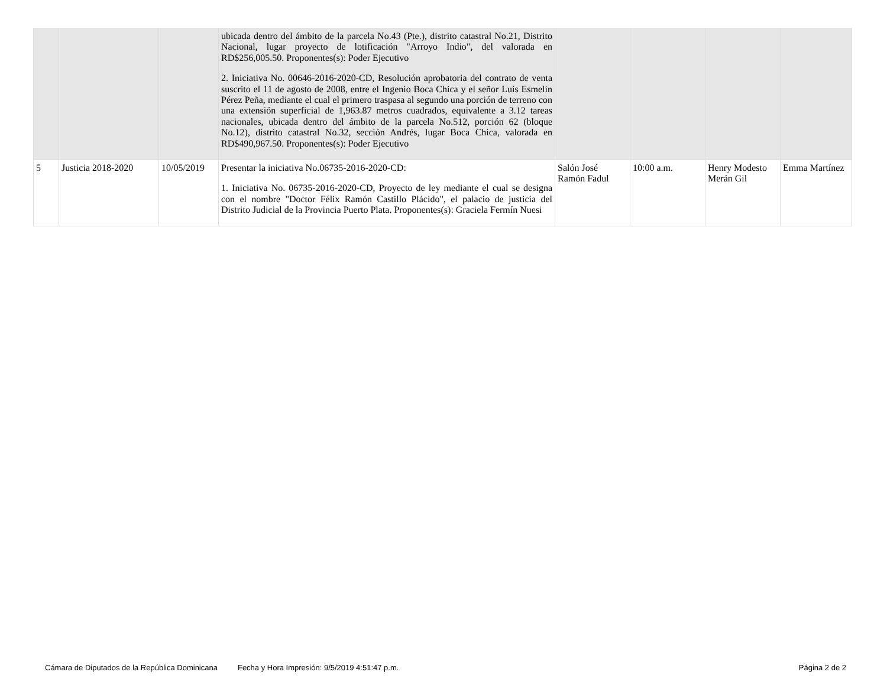| | | | ubicada dentro del ámbito de la parcela No.43 (Pte.), distrito catastral No.21, Distrito Nacional, lugar proyecto de lotificación "Arroyo Indio", del valorada en RD$256,005.50. Proponentes(s): Poder Ejecutivo 2. Iniciativa No. 00646-2016-2020-CD, Resolución aprobatoria del contrato de venta suscrito el 11 de agosto de 2008, entre el Ingenio Boca Chica y el señor Luis Esmelin Pérez Peña, mediante el cual el primero traspasa al segundo una porción de terreno con una extensión superficial de 1,963.87 metros cuadrados, equivalente a 3.12 tareas nacionales, ubicada dentro del ámbito de la parcela No.512, porción 62 (bloque No.12), distrito catastral No.32, sección Andrés, lugar Boca Chica, valorada en RD$490,967.50. Proponentes(s): Poder Ejecutivo | | | | |
| 5 | Justicia 2018-2020 | 10/05/2019 | Presentar la iniciativa No.06735-2016-2020-CD: 1. Iniciativa No. 06735-2016-2020-CD, Proyecto de ley mediante el cual se designa con el nombre "Doctor Félix Ramón Castillo Plácido", el palacio de justicia del Distrito Judicial de la Provincia Puerto Plata. Proponentes(s): Graciela Fermín Nuesi | Salón José Ramón Fadul | 10:00 a.m. | Henry Modesto Merán Gil | Emma Martínez |
Cámara de Diputados de la República Dominicana Fecha y Hora Impresión: 9/5/2019 4:51:47 p.m. Página 2 de 2